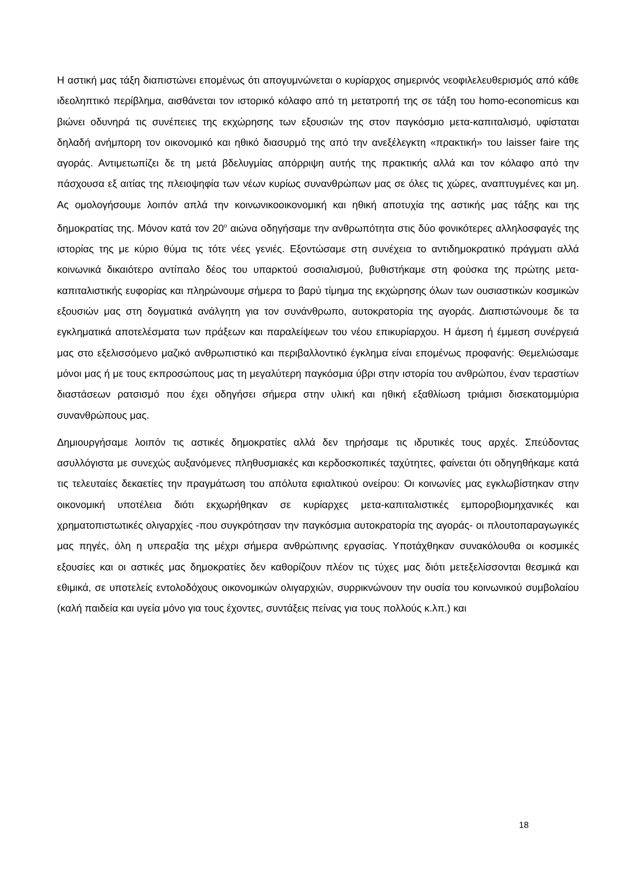Η αστική μας τάξη διαπιστώνει επομένως ότι απογυμνώνεται ο κυρίαρχος σημερινός νεοφιλελευθερισμός από κάθε ιδεοληπτικό περίβλημα, αισθάνεται τον ιστορικό κόλαφο από τη μετατροπή της σε τάξη του homo-economicus και βιώνει οδυνηρά τις συνέπειες της εκχώρησης των εξουσιών της στον παγκόσμιο μετα-καπιταλισμό, υφίσταται δηλαδή ανήμπορη τον οικονομικό και ηθικό διασυρμό της από την ανεξέλεγκτη «πρακτική» του laisser faire της αγοράς. Αντιμετωπίζει δε τη μετά βδελυγμίας απόρριψη αυτής της πρακτικής αλλά και τον κόλαφο από την πάσχουσα εξ αιτίας της πλειοψηφία των νέων κυρίως συνανθρώπων μας σε όλες τις χώρες, αναπτυγμένες και μη. Ας ομολογήσουμε λοιπόν απλά την κοινωνικοοικονομική και ηθική αποτυχία της αστικής μας τάξης και της δημοκρατίας της. Μόνον κατά τον 20<sup>ο</sup> αιώνα οδηγήσαμε την ανθρωπότητα στις δύο φονικότερες αλληλοσφαγές της ιστορίας της με κύριο θύμα τις τότε νέες γενιές. Εξοντώσαμε στη συνέχεια το αντιδημοκρατικό πράγματι αλλά κοινωνικά δικαιότερο αντίπαλο δέος του υπαρκτού σοσιαλισμού, βυθιστήκαμε στη φούσκα της πρώτης μετα-καπιταλιστικής ευφορίας και πληρώνουμε σήμερα το βαρύ τίμημα της εκχώρησης όλων των ουσιαστικών κοσμικών εξουσιών μας στη δογματικά ανάλγητη για τον συνάνθρωπο, αυτοκρατορία της αγοράς. Διαπιστώνουμε δε τα εγκληματικά αποτελέσματα των πράξεων και παραλείψεων του νέου επικυρίαρχου. Η άμεση ή έμμεση συνέργειά μας στο εξελισσόμενο μαζικό ανθρωπιστικό και περιβαλλοντικό έγκλημα είναι επομένως προφανής: Θεμελιώσαμε μόνοι μας ή με τους εκπροσώπους μας τη μεγαλύτερη παγκόσμια ύβρι στην ιστορία του ανθρώπου, έναν τεραστίων διαστάσεων ρατσισμό που έχει οδηγήσει σήμερα στην υλική και ηθική εξαθλίωση τριάμισι δισεκατομμύρια συνανθρώπους μας.
Δημιουργήσαμε λοιπόν τις αστικές δημοκρατίες αλλά δεν τηρήσαμε τις ιδρυτικές τους αρχές. Σπεύδοντας ασυλλόγιστα με συνεχώς αυξανόμενες πληθυσμιακές και κερδοσκοπικές ταχύτητες, φαίνεται ότι οδηγηθήκαμε κατά τις τελευταίες δεκαετίες την πραγμάτωση του απόλυτα εφιαλτικού ονείρου: Οι κοινωνίες μας εγκλωβίστηκαν στην οικονομική υποτέλεια διότι εκχωρήθηκαν σε κυρίαρχες μετα-καπιταλιστικές εμποροβιομηχανικές και χρηματοπιστωτικές ολιγαρχίες -που συγκρότησαν την παγκόσμια αυτοκρατορία της αγοράς- οι πλουτοπαραγωγικές μας πηγές, όλη η υπεραξία της μέχρι σήμερα ανθρώπινης εργασίας. Υποτάχθηκαν συνακόλουθα οι κοσμικές εξουσίες και οι αστικές μας δημοκρατίες δεν καθορίζουν πλέον τις τύχες μας διότι μετεξελίσσονται θεσμικά και εθιμικά, σε υποτελείς εντολοδόχους οικονομικών ολιγαρχιών, συρρικνώνουν την ουσία του κοινωνικού συμβολαίου (καλή παιδεία και υγεία μόνο για τους έχοντες, συντάξεις πείνας για τους πολλούς κ.λπ.) και
18